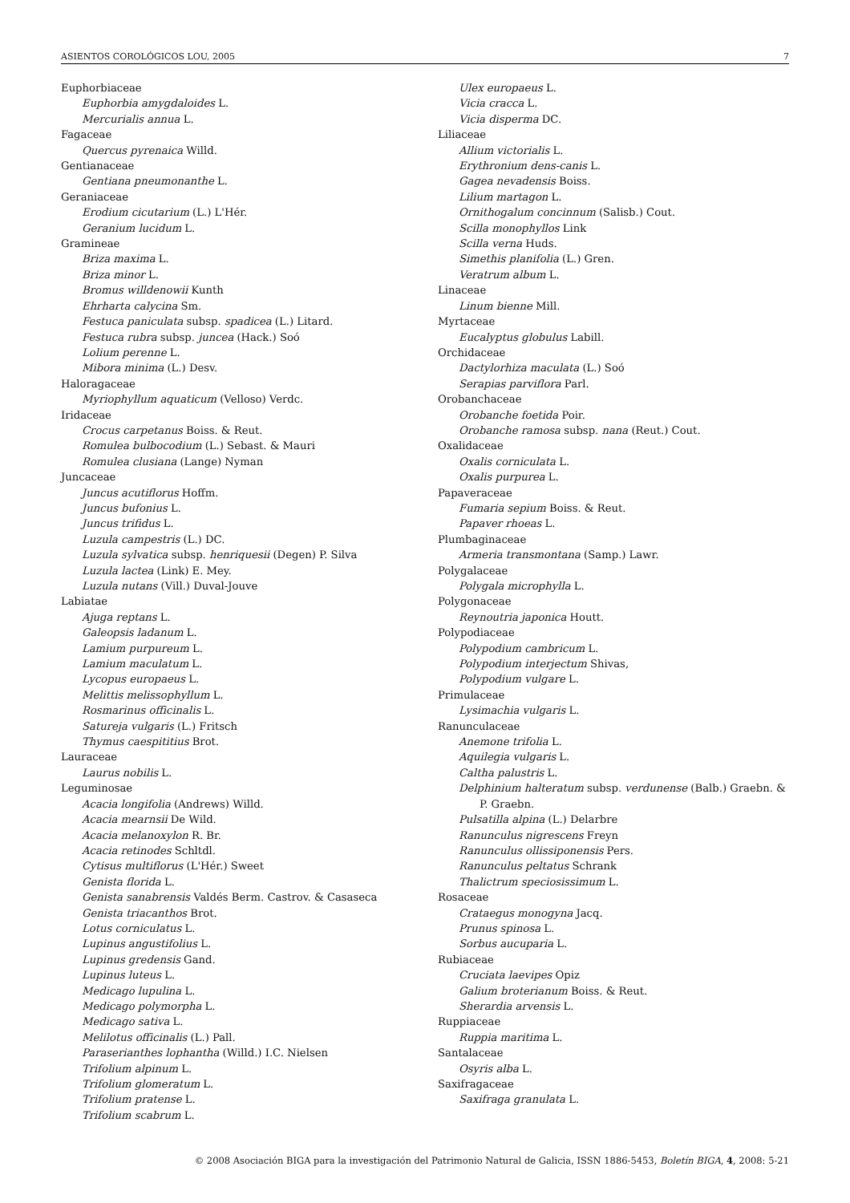ASIENTOS COROLÓGICOS LOU, 2005 7
Euphorbiaceae
Euphorbia amygdaloides L.
Mercurialis annua L.
Fagaceae
Quercus pyrenaica Willd.
Gentianaceae
Gentiana pneumonanthe L.
Geraniaceae
Erodium cicutarium (L.) L'Hér.
Geranium lucidum L.
Gramineae
Briza maxima L.
Briza minor L.
Bromus willdenowii Kunth
Ehrharta calycina Sm.
Festuca paniculata subsp. spadicea (L.) Litard.
Festuca rubra subsp. juncea (Hack.) Soó
Lolium perenne L.
Mibora minima (L.) Desv.
Haloragaceae
Myriophyllum aquaticum (Velloso) Verdc.
Iridaceae
Crocus carpetanus Boiss. & Reut.
Romulea bulbocodium (L.) Sebast. & Mauri
Romulea clusiana (Lange) Nyman
Juncaceae
Juncus acutiflorus Hoffm.
Juncus bufonius L.
Juncus trifidus L.
Luzula campestris (L.) DC.
Luzula sylvatica subsp. henriquesii (Degen) P. Silva
Luzula lactea (Link) E. Mey.
Luzula nutans (Vill.) Duval-Jouve
Labiatae
Ajuga reptans L.
Galeopsis ladanum L.
Lamium purpureum L.
Lamium maculatum L.
Lycopus europaeus L.
Melittis melissophyllum L.
Rosmarinus officinalis L.
Satureja vulgaris (L.) Fritsch
Thymus caespititius Brot.
Lauraceae
Laurus nobilis L.
Leguminosae
Acacia longifolia (Andrews) Willd.
Acacia mearnsii De Wild.
Acacia melanoxylon R. Br.
Acacia retinodes Schltdl.
Cytisus multiflorus (L'Hér.) Sweet
Genista florida L.
Genista sanabrensis Valdés Berm. Castrov. & Casaseca
Genista triacanthos Brot.
Lotus corniculatus L.
Lupinus angustifolius L.
Lupinus gredensis Gand.
Lupinus luteus L.
Medicago lupulina L.
Medicago polymorpha L.
Medicago sativa L.
Melilotus officinalis (L.) Pall.
Paraserianthes lophantha (Willd.) I.C. Nielsen
Trifolium alpinum L.
Trifolium glomeratum L.
Trifolium pratense L.
Trifolium scabrum L.
Ulex europaeus L.
Vicia cracca L.
Vicia disperma DC.
Liliaceae
Allium victorialis L.
Erythronium dens-canis L.
Gagea nevadensis Boiss.
Lilium martagon L.
Ornithogalum concinnum (Salisb.) Cout.
Scilla monophyllos Link
Scilla verna Huds.
Simethis planifolia (L.) Gren.
Veratrum album L.
Linaceae
Linum bienne Mill.
Myrtaceae
Eucalyptus globulus Labill.
Orchidaceae
Dactylorhiza maculata (L.) Soó
Serapias parviflora Parl.
Orobanchaceae
Orobanche foetida Poir.
Orobanche ramosa subsp. nana (Reut.) Cout.
Oxalidaceae
Oxalis corniculata L.
Oxalis purpurea L.
Papaveraceae
Fumaria sepium Boiss. & Reut.
Papaver rhoeas L.
Plumbaginaceae
Armeria transmontana (Samp.) Lawr.
Polygalaceae
Polygala microphylla L.
Polygonaceae
Reynoutria japonica Houtt.
Polypodiaceae
Polypodium cambricum L.
Polypodium interjectum Shivas,
Polypodium vulgare L.
Primulaceae
Lysimachia vulgaris L.
Ranunculaceae
Anemone trifolia L.
Aquilegia vulgaris L.
Caltha palustris L.
Delphinium halteratum subsp. verdunense (Balb.) Graebn. & P. Graebn.
Pulsatilla alpina (L.) Delarbre
Ranunculus nigrescens Freyn
Ranunculus ollissiponensis Pers.
Ranunculus peltatus Schrank
Thalictrum speciosissimum L.
Rosaceae
Crataegus monogyna Jacq.
Prunus spinosa L.
Sorbus aucuparia L.
Rubiaceae
Cruciata laevipes Opiz
Galium broterianum Boiss. & Reut.
Sherardia arvensis L.
Ruppiaceae
Ruppia maritima L.
Santalaceae
Osyris alba L.
Saxifragaceae
Saxifraga granulata L.
© 2008 Asociación BIGA para la investigación del Patrimonio Natural de Galicia, ISSN 1886-5453, Boletín BIGA, 4, 2008: 5-21